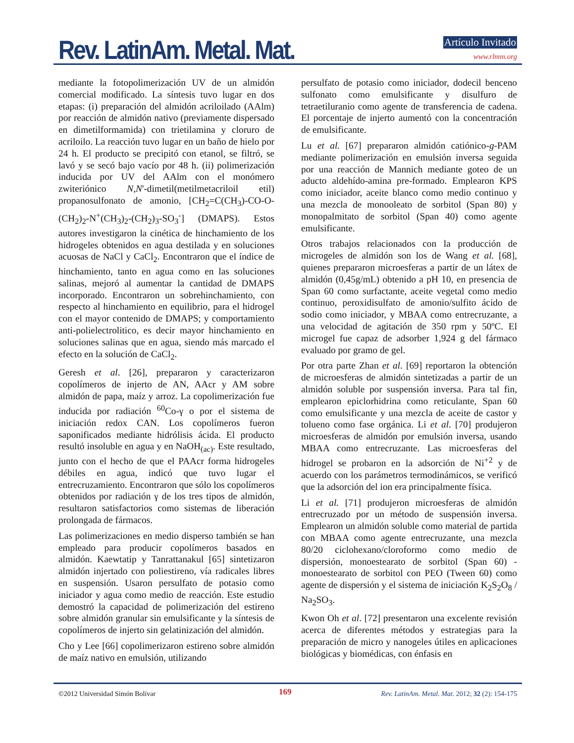Rev. LatinAm. Metal. Mat. Artículo Invitado
www.rlmm.org
mediante la fotopolimerización UV de un almidón comercial modificado. La síntesis tuvo lugar en dos etapas: (i) preparación del almidón acriloilado (AAlm) por reacción de almidón nativo (previamente dispersado en dimetilformamida) con trietilamina y cloruro de acriloilo. La reacción tuvo lugar en un baño de hielo por 24 h. El producto se precipitó con etanol, se filtró, se lavó y se secó bajo vacío por 48 h. (ii) polimerización inducida por UV del AAlm con el monómero zwiteriónico N,N'-dimetil(metilmetacriloil etil) propanosulfonato de amonio, [CH<sub>2</sub>=C(CH<sub>3</sub>)-CO-O-(CH<sub>2</sub>)<sub>2</sub>-N<sup>+</sup>(CH<sub>3</sub>)<sub>2</sub>-(CH<sub>2</sub>)<sub>3</sub>-SO<sub>3</sub><sup>-</sup>] (DMAPS). Estos autores investigaron la cinética de hinchamiento de los hidrogeles obtenidos en agua destilada y en soluciones acuosas de NaCl y CaCl<sub>2</sub>. Encontraron que el índice de hinchamiento, tanto en agua como en las soluciones salinas, mejoró al aumentar la cantidad de DMAPS incorporado. Encontraron un sobrehinchamiento, con respecto al hinchamiento en equilibrio, para el hidrogel con el mayor contenido de DMAPS; y comportamiento anti-polielectrolitico, es decir mayor hinchamiento en soluciones salinas que en agua, siendo más marcado el efecto en la solución de CaCl<sub>2</sub>.
Geresh et al. [26], prepararon y caracterizaron copolímeros de injerto de AN, AAcr y AM sobre almidón de papa, maíz y arroz. La copolimerización fue inducida por radiación <sup>60</sup>Co-γ o por el sistema de iniciación redox CAN. Los copolímeros fueron saponificados mediante hidrólisis ácida. El producto resultó insoluble en agua y en NaOH<sub>(ac)</sub>. Este resultado, junto con el hecho de que el PAAcr forma hidrogeles débiles en agua, indicó que tuvo lugar el entrecruzamiento. Encontraron que sólo los copolímeros obtenidos por radiación γ de los tres tipos de almidón, resultaron satisfactorios como sistemas de liberación prolongada de fármacos.
Las polimerizaciones en medio disperso también se han empleado para producir copolímeros basados en almidón. Kaewtatip y Tanrattanakul [65] sintetizaron almidón injertado con poliestireno, vía radicales libres en suspensión. Usaron persulfato de potasio como iniciador y agua como medio de reacción. Este estudio demostró la capacidad de polimerización del estireno sobre almidón granular sin emulsificante y la síntesis de copolímeros de injerto sin gelatinización del almidón.
Cho y Lee [66] copolimerizaron estireno sobre almidón de maíz nativo en emulsión, utilizando
persulfato de potasio como iniciador, dodecil benceno sulfonato como emulsificante y disulfuro de tetraetiluranio como agente de transferencia de cadena. El porcentaje de injerto aumentó con la concentración de emulsificante.
Lu et al. [67] prepararon almidón catiónico-g-PAM mediante polimerización en emulsión inversa seguida por una reacción de Mannich mediante goteo de un aducto aldehído-amina pre-formado. Emplearon KPS como iniciador, aceite blanco como medio continuo y una mezcla de monooleato de sorbitol (Span 80) y monopalmitato de sorbitol (Span 40) como agente emulsificante.
Otros trabajos relacionados con la producción de microgeles de almidón son los de Wang et al. [68], quienes prepararon microesferas a partir de un látex de almidón (0,45g/mL) obtenido a pH 10, en presencia de Span 60 como surfactante, aceite vegetal como medio continuo, peroxidisulfato de amonio/sulfito ácido de sodio como iniciador, y MBAA como entrecruzante, a una velocidad de agitación de 350 rpm y 50ºC. El microgel fue capaz de adsorber 1,924 g del fármaco evaluado por gramo de gel.
Por otra parte Zhan et al. [69] reportaron la obtención de microesferas de almidón sintetizadas a partir de un almidón soluble por suspensión inversa. Para tal fin, emplearon epiclorhidrina como reticulante, Span 60 como emulsificante y una mezcla de aceite de castor y tolueno como fase orgánica. Li et al. [70] produjeron microesferas de almidón por emulsión inversa, usando MBAA como entrecruzante. Las microesferas del hidrogel se probaron en la adsorción de Ni<sup>+2</sup> y de acuerdo con los parámetros termodinámicos, se verificó que la adsorción del ion era principalmente física.
Li et al. [71] produjeron microesferas de almidón entrecruzado por un método de suspensión inversa. Emplearon un almidón soluble como material de partida con MBAA como agente entrecruzante, una mezcla 80/20 ciclohexano/cloroformo como medio de dispersión, monoestearato de sorbitol (Span 60) - monoestearato de sorbitol con PEO (Tween 60) como agente de dispersión y el sistema de iniciación K<sub>2</sub>S<sub>2</sub>O<sub>8</sub> / Na<sub>2</sub>SO<sub>3</sub>.
Kwon Oh et al. [72] presentaron una excelente revisión acerca de diferentes métodos y estrategias para la preparación de micro y nanogeles útiles en aplicaciones biológicas y biomédicas, con énfasis en
©2012 Universidad Simón Bolívar 169 Rev. LatinAm. Metal. Mat. 2012; 32 (2): 154-175